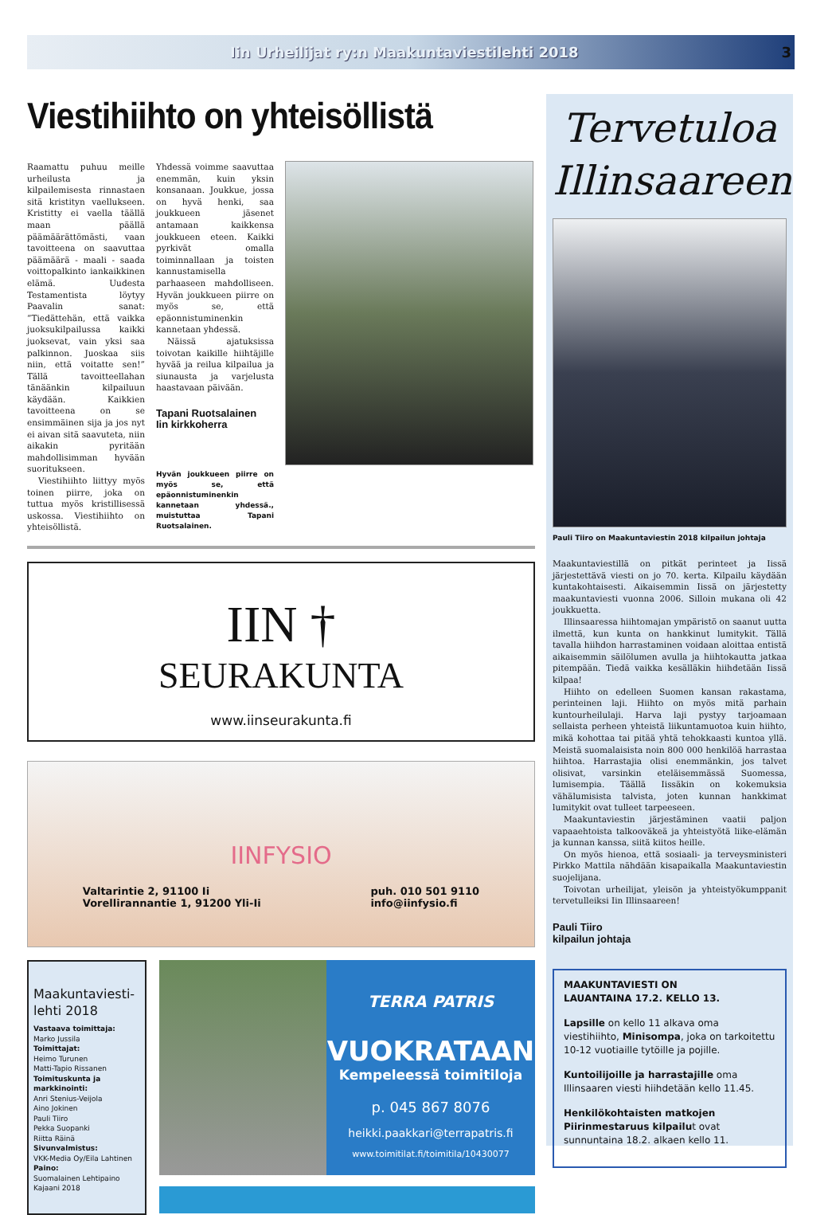Iin Urheilijat ry:n Maakuntaviestilehti 2018
3
Viestihiihto on yhteisöllistä
Raamattu puhuu meille urheilusta ja kilpailemisesta rinnastaen sitä kristityn vaellukseen. Kristitty ei vaella täällä maan päällä päämäärättömästi, vaan tavoitteena on saavuttaa päämäärä - maali - saada voittopalkinto iankaikkinen elämä. Uudesta Testamentista löytyy Paavalin sanat: ”Tiedättehän, että vaikka juoksukilpailussa kaikki juoksevat, vain yksi saa palkinnon. Juoskaa siis niin, että voitatte sen!” Tällä tavoitteellahan tänäänkin kilpailuun käydään. Kaikkien tavoitteena on se ensimmäinen sija ja jos nyt ei aivan sitä saavuteta, niin aikakin pyritään mahdollisimman hyvään suoritukseen.
Viestihiihto liittyy myös toinen piirre, joka on tuttua myös kristillisessä uskossa. Viestihiihto on yhteisöllistä.
Yhdessä voimme saavuttaa enemmän, kuin yksin konsanaan. Joukkue, jossa on hyvä henki, saa joukkueen jäsenet antamaan kaikkensa joukkueen eteen. Kaikki pyrkivät omalla toiminnallaan ja toisten kannustamisella parhaaseen mahdolliseen. Hyvän joukkueen piirre on myös se, että epäonnistuminenkin kannetaan yhdessä.
Näissä ajatuksissa toivotan kaikille hiihtäjille hyvää ja reilua kilpailua ja siunausta ja varjelusta haastavaan päivään.
Tapani Ruotsalainen
Iin kirkkoherra
Hyvän joukkueen piirre on myös se, että epäonnistuminenkin kannetaan yhdessä., muistuttaa Tapani Ruotsalainen.
IIN †
SEURAKUNTA
www.iinseurakunta.fi
IINFYSIO
Valtarintie 2, 91100 Ii
Vorellirannantie 1, 91200 Yli-Ii puh. 010 501 9110
info@iinfysio.fi
Maakuntaviesti-
lehti 2018
Vastaava toimittaja:
Marko Jussila
Toimittajat:
Heimo Turunen
Matti-Tapio Rissanen
Toimituskunta ja markkinointi:
Anri Stenius-Veijola
Aino Jokinen
Pauli Tiiro
Pekka Suopanki
Riitta Räinä
Sivunvalmistus:
VKK-Media Oy/Eila Lahtinen
Paino:
Suomalainen Lehtipaino
Kajaani 2018
TERRA PATRIS
VUOKRATAAN
Kempeleessä toimitiloja
p. 045 867 8076
heikki.paakkari@terrapatris.fi
www.toimitilat.fi/toimitila/10430077
Tervetuloa Illinsaareen
Pauli Tiiro on Maakuntaviestin 2018 kilpailun johtaja
Maakuntaviestillä on pitkät perinteet ja Iissä järjestettävä viesti on jo 70. kerta. Kilpailu käydään kuntakohtaisesti. Aikaisemmin Iissä on järjestetty maakuntaviesti vuonna 2006. Silloin mukana oli 42 joukkuetta.
Illinsaaressa hiihtomajan ympäristö on saanut uutta ilmettä, kun kunta on hankkinut lumitykit. Tällä tavalla hiihdon harrastaminen voidaan aloittaa entistä aikaisemmin säilölumen avulla ja hiihtokautta jatkaa pitempään. Tiedä vaikka kesälläkin hiihdetään Iissä kilpaa!
Hiihto on edelleen Suomen kansan rakastama, perinteinen laji. Hiihto on myös mitä parhain kuntourheilulaji. Harva laji pystyy tarjoamaan sellaista perheen yhteistä liikuntamuotoa kuin hiihto, mikä kohottaa tai pitää yhtä tehokkaasti kuntoa yllä. Meistä suomalaisista noin 800 000 henkilöä harrastaa hiihtoa. Harrastajia olisi enemmänkin, jos talvet olisivat, varsinkin eteläisemmässä Suomessa, lumisempia. Täällä Iissäkin on kokemuksia vähälumisista talvista, joten kunnan hankkimat lumitykit ovat tulleet tarpeeseen.
Maakuntaviestin järjestäminen vaatii paljon vapaaehtoista talkooväkeä ja yhteistyötä liike-elämän ja kunnan kanssa, siitä kiitos heille.
On myös hienoa, että sosiaali- ja terveysministeri Pirkko Mattila nähdään kisapaikalla Maakuntaviestin suojelijana.
Toivotan urheilijat, yleisön ja yhteistyökumppanit tervetulleiksi Iin Illinsaareen!
Pauli Tiiro
kilpailun johtaja
MAAKUNTAVIESTI ON
LAUANTAINA 17.2. KELLO 13.
Lapsille on kello 11 alkava oma viestihiihto, Minisompa, joka on tarkoitettu 10-12 vuotiaille tytöille ja pojille.
Kuntoilijoille ja harrastajille oma Illinsaaren viesti hiihdetään kello 11.45.
Henkilökohtaisten matkojen Piirinmestaruus kilpailut ovat sunnuntaina 18.2. alkaen kello 11.